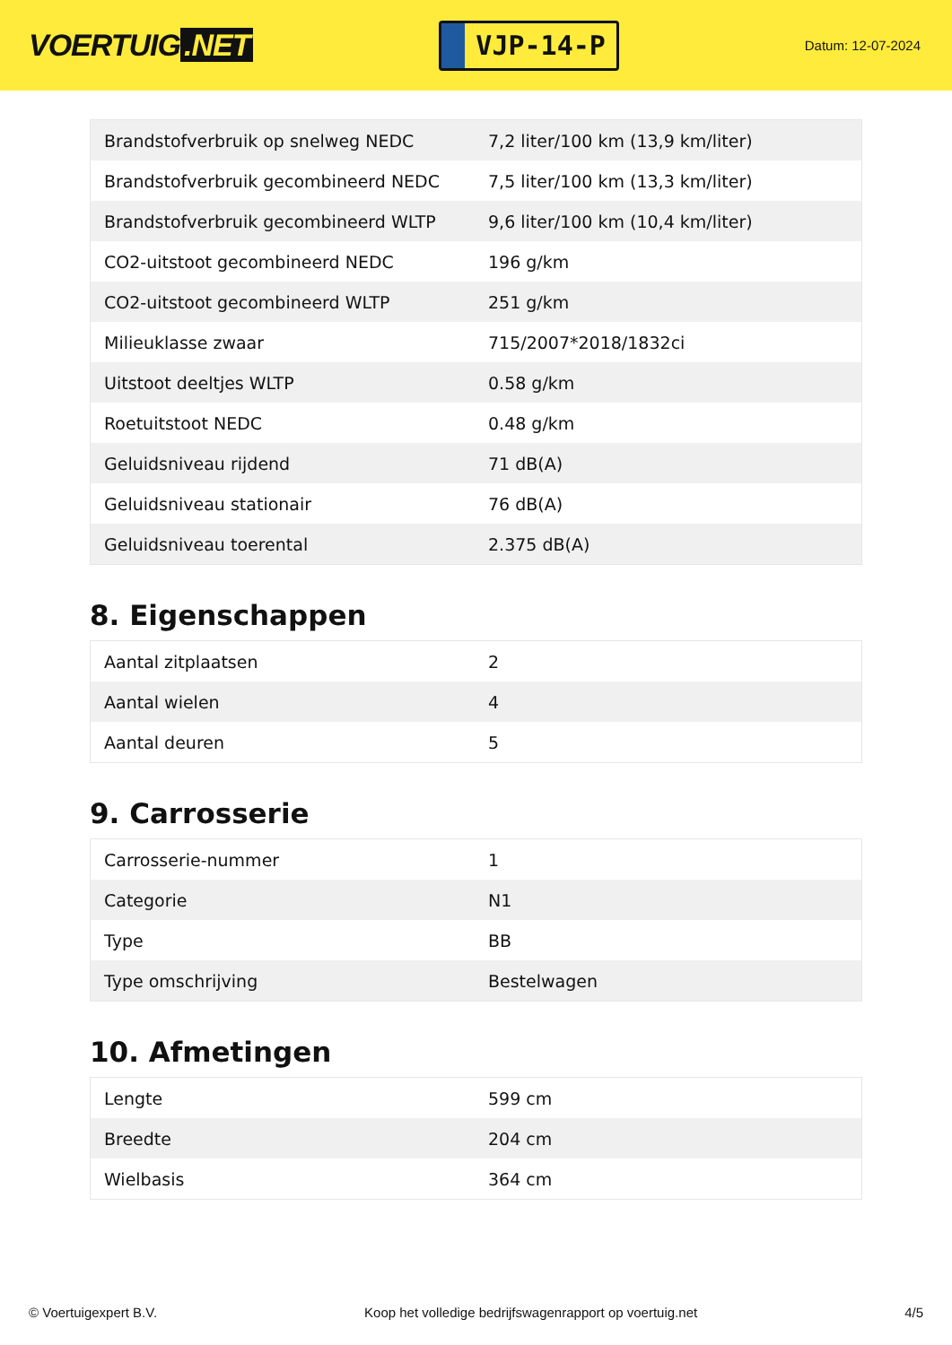VOERTUIG.NET
VJP-14-P
Datum: 12-07-2024
| Brandstofverbruik op snelweg NEDC | 7,2 liter/100 km (13,9 km/liter) |
| Brandstofverbruik gecombineerd NEDC | 7,5 liter/100 km (13,3 km/liter) |
| Brandstofverbruik gecombineerd WLTP | 9,6 liter/100 km (10,4 km/liter) |
| CO2-uitstoot gecombineerd NEDC | 196 g/km |
| CO2-uitstoot gecombineerd WLTP | 251 g/km |
| Milieuklasse zwaar | 715/2007*2018/1832ci |
| Uitstoot deeltjes WLTP | 0.58 g/km |
| Roetuitstoot NEDC | 0.48 g/km |
| Geluidsniveau rijdend | 71 dB(A) |
| Geluidsniveau stationair | 76 dB(A) |
| Geluidsniveau toerental | 2.375 dB(A) |
8. Eigenschappen
| Aantal zitplaatsen | 2 |
| Aantal wielen | 4 |
| Aantal deuren | 5 |
9. Carrosserie
| Carrosserie-nummer | 1 |
| Categorie | N1 |
| Type | BB |
| Type omschrijving | Bestelwagen |
10. Afmetingen
| Lengte | 599 cm |
| Breedte | 204 cm |
| Wielbasis | 364 cm |
© Voertuigexpert B.V. Koop het volledige bedrijfswagenrapport op voertuig.net 4/5